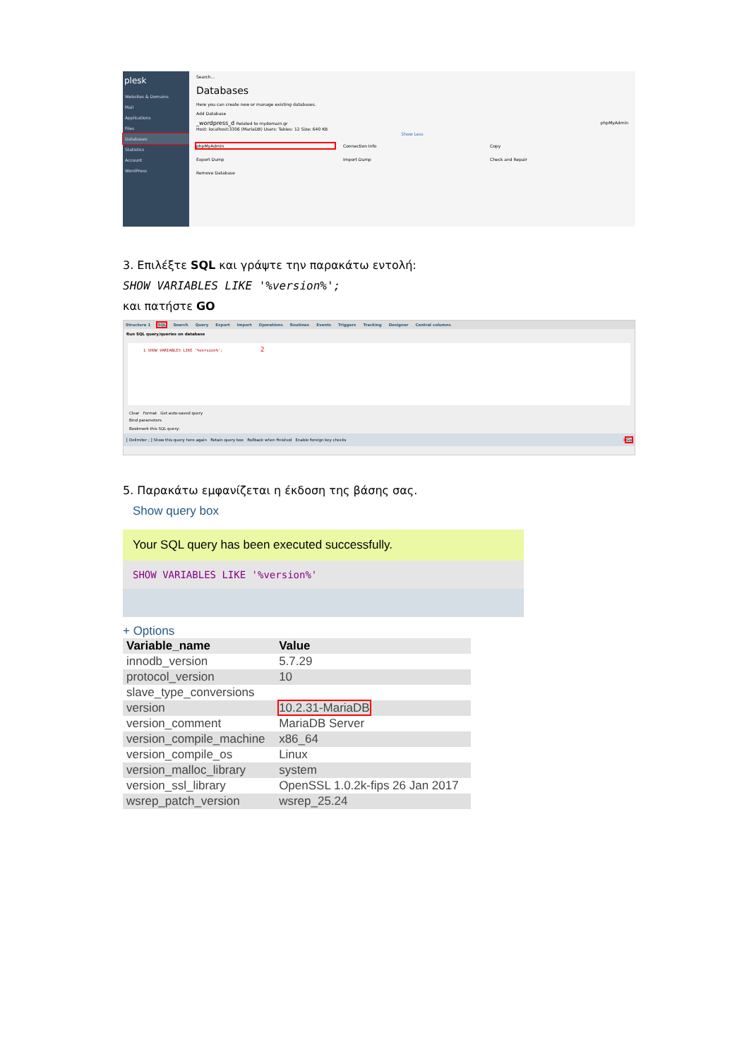plesk
Websites & Domains
Mail
Applications
Files
Databases
Statistics
Account
WordPress
Search...
Databases
Here you can create new or manage existing databases.
Add Database
_wordpress_d Related to mydomain.gr phpMyAdmin
Host: localhost:3306 (MariaDB) Users: Tables: 12 Size: 640 KB
Show Less
phpMyAdmin
Connection Info
Copy
Export Dump
Import Dump
Check and Repair
Remove Database
3. Επιλέξτε SQL και γράψτε την παρακάτω εντολή:
SHOW VARIABLES LIKE '%version%';
και πατήστε GO
Structure 1 SQL Search Query Export Import Operations Routines Events Triggers Tracking Designer Central columns
Run SQL query/queries on database
1 SHOW VARIABLES LIKE '%version%'; 2
Clear Format Get auto-saved query
Bind parameters
Bookmark this SQL query:
[ Delimiter ; ] Show this query here again Retain query box Rollback when finished Enable foreign key checks 3 Go
5. Παρακάτω εμφανίζεται η έκδοση της βάσης σας.
Show query box
Your SQL query has been executed successfully.
SHOW VARIABLES LIKE '%version%'
+ Options
| Variable_name | Value |
| --- | --- |
| innodb_version | 5.7.29 |
| protocol_version | 10 |
| slave_type_conversions | |
| version | 10.2.31-MariaDB |
| version_comment | MariaDB Server |
| version_compile_machine | x86_64 |
| version_compile_os | Linux |
| version_malloc_library | system |
| version_ssl_library | OpenSSL 1.0.2k-fips 26 Jan 2017 |
| wsrep_patch_version | wsrep_25.24 |